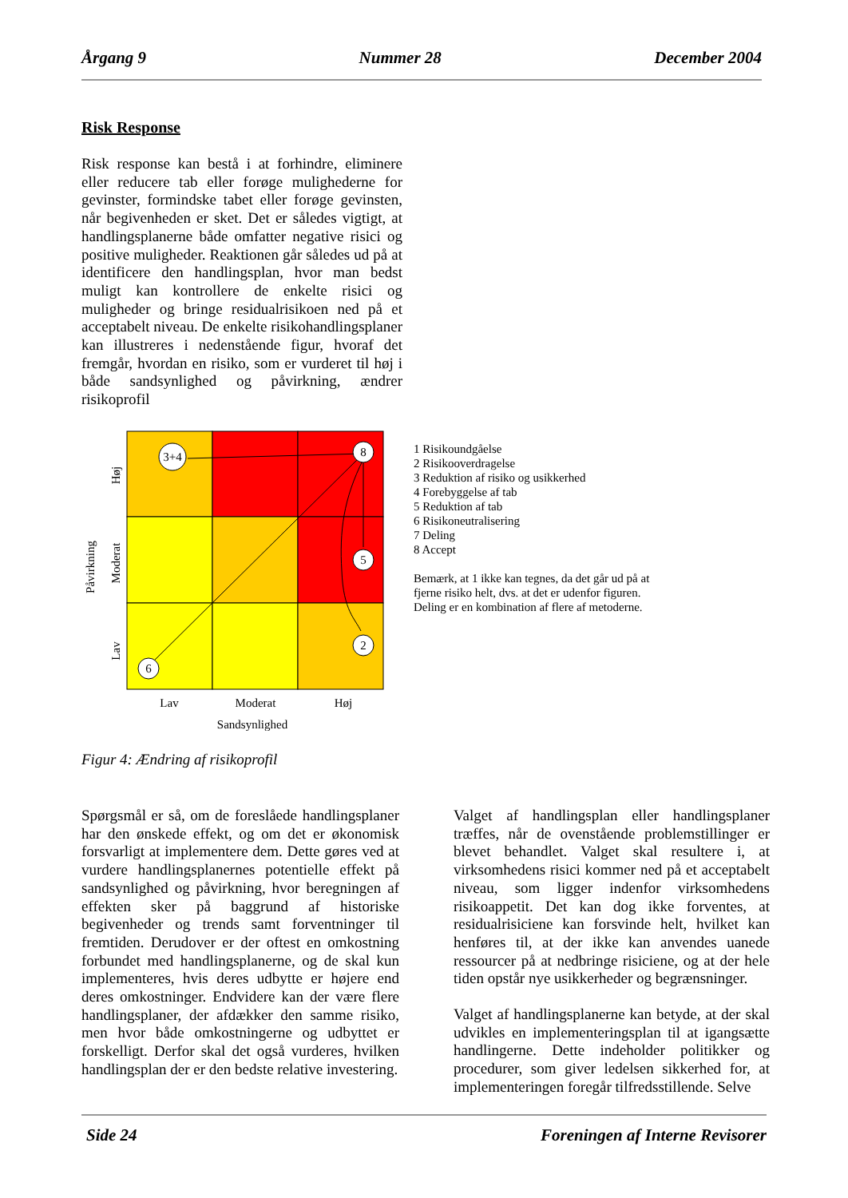Årgang 9 Nummer 28 December 2004
Risk Response
Risk response kan bestå i at forhindre, eliminere eller reducere tab eller forøge mulighederne for gevinster, formindske tabet eller forøge gevinsten, når begivenheden er sket. Det er således vigtigt, at handlingsplanerne både omfatter negative risici og positive muligheder. Reaktionen går således ud på at identificere den handlingsplan, hvor man bedst muligt kan kontrollere de enkelte risici og muligheder og bringe residualrisikoen ned på et acceptabelt niveau. De enkelte risikohandlingsplaner kan illustreres i nedenstående figur, hvoraf det fremgår, hvordan en risiko, som er vurderet til høj i både sandsynlighed og påvirkning, ændrer risikoprofil
3+4
8
5
2
6
Lav
Moderat
Høj
Sandsynlighed
Høj
Moderat
Lav
Påvirkning
1 Risikoundgåelse
2 Risikooverdragelse
3 Reduktion af risiko og usikkerhed
4 Forebyggelse af tab
5 Reduktion af tab
6 Risikoneutralisering
7 Deling
8 Accept
Bemærk, at 1 ikke kan tegnes, da det går ud på at
fjerne risiko helt, dvs. at det er udenfor figuren.
Deling er en kombination af flere af metoderne.
Figur 4: Ændring af risikoprofil
Spørgsmål er så, om de foreslåede handlingsplaner har den ønskede effekt, og om det er økonomisk forsvarligt at implementere dem. Dette gøres ved at vurdere handlingsplanernes potentielle effekt på sandsynlighed og påvirkning, hvor beregningen af effekten sker på baggrund af historiske begivenheder og trends samt forventninger til fremtiden. Derudover er der oftest en omkostning forbundet med handlingsplanerne, og de skal kun implementeres, hvis deres udbytte er højere end deres omkostninger. Endvidere kan der være flere handlingsplaner, der afdækker den samme risiko, men hvor både omkostningerne og udbyttet er forskelligt. Derfor skal det også vurderes, hvilken handlingsplan der er den bedste relative investering.
Valget af handlingsplan eller handlingsplaner træffes, når de ovenstående problemstillinger er blevet behandlet. Valget skal resultere i, at virksomhedens risici kommer ned på et acceptabelt niveau, som ligger indenfor virksomhedens risikoappetit. Det kan dog ikke forventes, at residualrisiciene kan forsvinde helt, hvilket kan henføres til, at der ikke kan anvendes uanede ressourcer på at nedbringe risiciene, og at der hele tiden opstår nye usikkerheder og begrænsninger.
Valget af handlingsplanerne kan betyde, at der skal udvikles en implementeringsplan til at igangsætte handlingerne. Dette indeholder politikker og procedurer, som giver ledelsen sikkerhed for, at implementeringen foregår tilfredsstillende. Selve
Side 24 Foreningen af Interne Revisorer